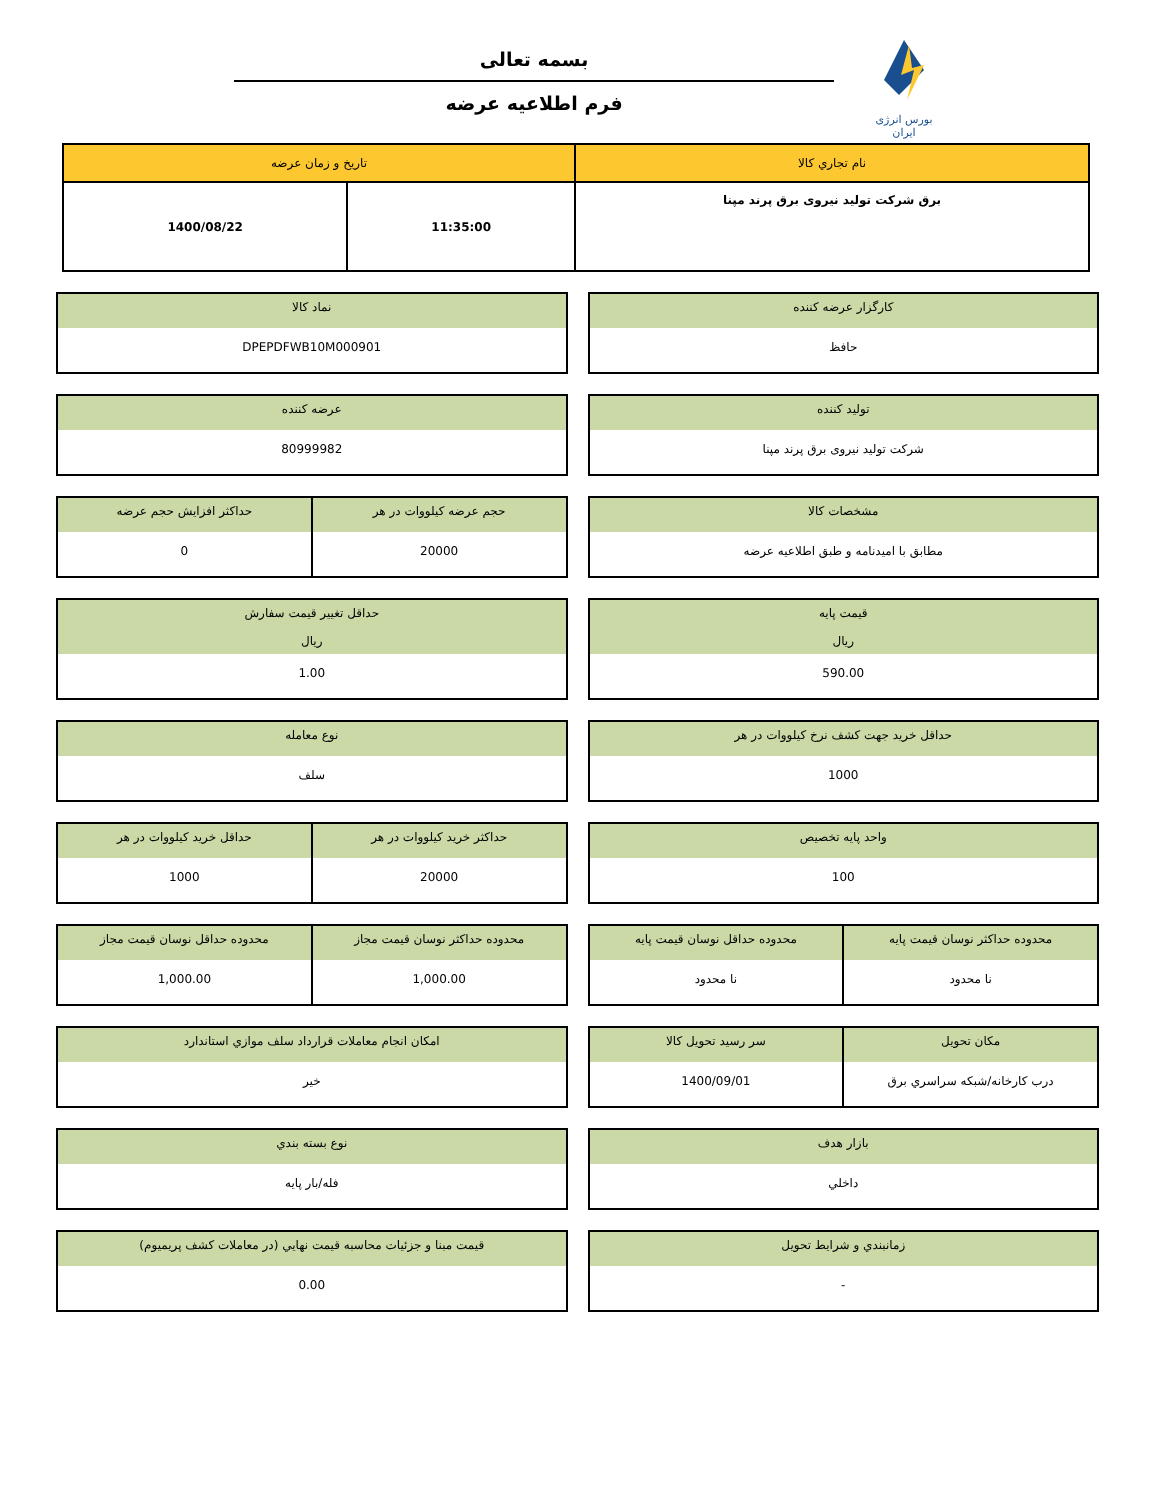بسمه تعالی
فرم اطلاعیه عرضه
بورس انرژی ایران
| نام تجاري كالا | تاريخ و زمان عرضه | |
| --- | --- | --- |
| برق شرکت تولید نیروی برق پرند مپنا | 11:35:00 | 1400/08/22 |
كارگزار عرضه كننده
حافظ
نماد كالا
DPEPDFWB10M000901
توليد كننده
شرکت تولید نیروی برق پرند مپنا
عرضه كننده
80999982
مشخصات كالا
مطابق با امیدنامه و طبق اطلاعیه عرضه
حجم عرضه کیلووات در هر
20000
حداكثر افزايش حجم عرضه
0
قيمت پايه
ريال
590.00
حداقل تغيير قيمت سفارش
ريال
1.00
حداقل خريد جهت كشف نرخ کیلووات در هر
1000
نوع معامله
سلف
واحد پايه تخصيص
100
حداكثر خريد کیلووات در هر
20000
حداقل خريد کیلووات در هر
1000
محدوده حداكثر نوسان قيمت پايه
نا محدود
محدوده حداقل نوسان قيمت پايه
نا محدود
محدوده حداكثر نوسان قيمت مجاز
1,000.00
محدوده حداقل نوسان قيمت مجاز
1,000.00
مكان تحويل
درب كارخانه/شبكه سراسري برق
سر رسيد تحويل كالا
1400/09/01
امكان انجام معاملات قرارداد سلف موازي استاندارد
خير
بازار هدف
داخلي
نوع بسته بندي
فله/بار پايه
زمانبندي و شرايط تحويل
-
قيمت مبنا و جزئيات محاسبه قيمت نهايي (در معاملات كشف پريميوم)
0.00